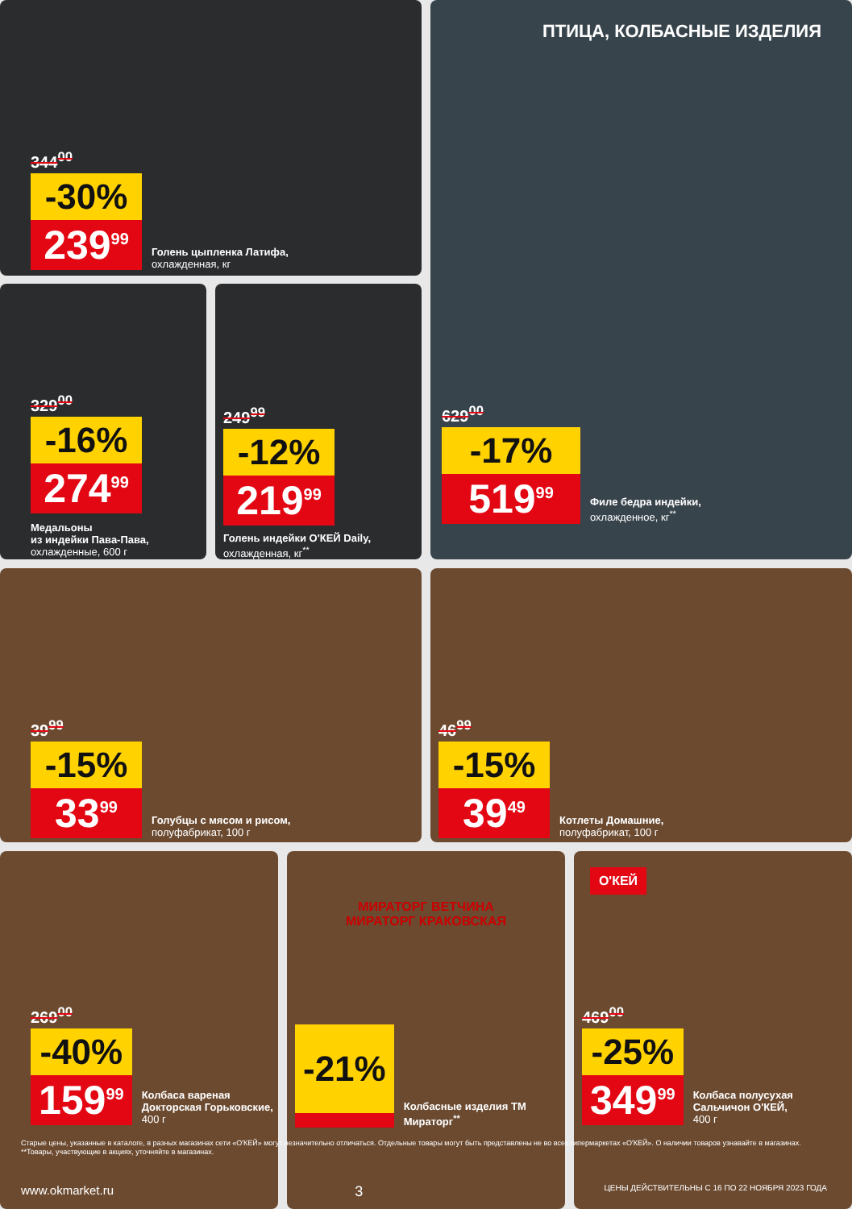344<sup>00</sup>
-30%
239<sup>99</sup>
Голень цыпленка Латифа,
охлажденная, кг
ПТИЦА, КОЛБАСНЫЕ ИЗДЕЛИЯ
629<sup>00</sup>
-17%
519<sup>99</sup>
Филе бедра индейки,
охлажденное, кг<sup>**</sup>
329<sup>00</sup>
-16%
274<sup>99</sup>
Медальоны
из индейки Пава-Пава,
охлажденные, 600 г
249<sup>99</sup>
-12%
219<sup>99</sup>
Голень индейки О'КЕЙ Daily,
охлажденная, кг<sup>**</sup>
39<sup>99</sup>
-15%
33<sup>99</sup>
Голубцы с мясом и рисом,
полуфабрикат, 100 г
46<sup>99</sup>
-15%
39<sup>49</sup>
Котлеты Домашние,
полуфабрикат, 100 г
269<sup>00</sup>
-40%
159<sup>99</sup>
Колбаса вареная Докторская Горьковские, 400 г
МИРАТОРГ ВЕТЧИНА
МИРАТОРГ КРАКОВСКАЯ
-21%
Колбасные изделия ТМ Мираторг<sup>**</sup>
О'КЕЙ
469<sup>00</sup>
-25%
349<sup>99</sup>
Колбаса полусухая Сальчичон О'КЕЙ,
400 г
Старые цены, указанные в каталоге, в разных магазинах сети «О'КЕЙ» могут незначительно отличаться. Отдельные товары могут быть представлены не во всех гипермаркетах «О'КЕЙ». О наличии товаров узнавайте в магазинах.
**Товары, участвующие в акциях, уточняйте в магазинах.
www.okmarket.ru 3 ЦЕНЫ ДЕЙСТВИТЕЛЬНЫ С 16 ПО 22 НОЯБРЯ 2023 ГОДА